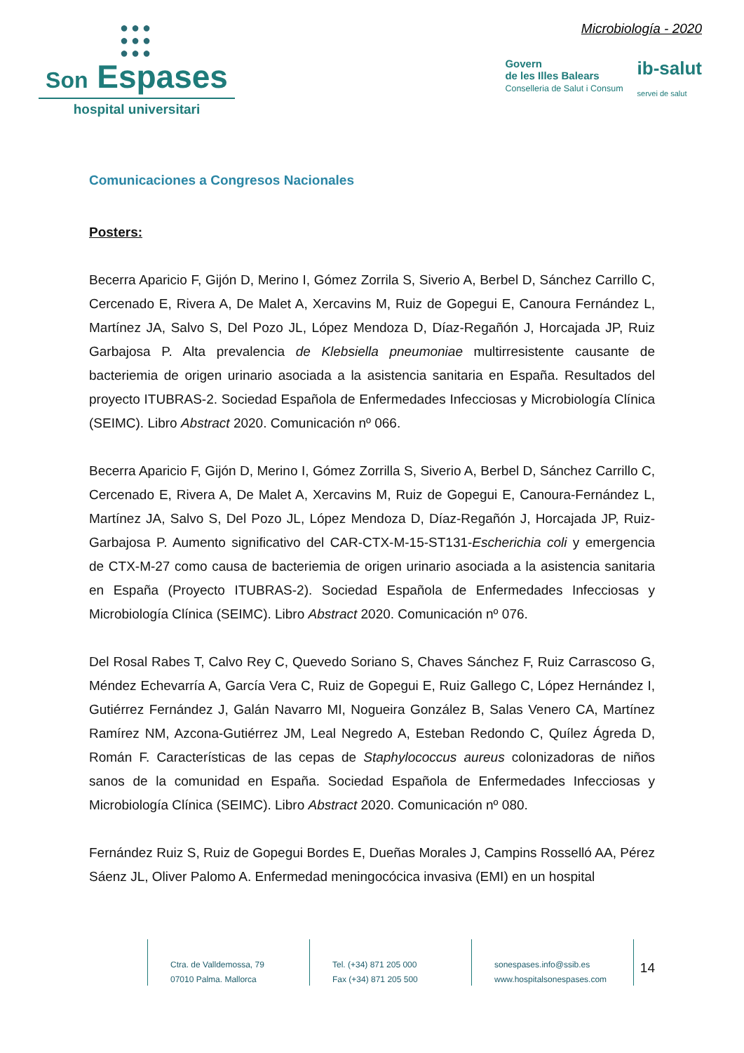●●●
●●●
●●●
Son Espases
hospital universitari
Microbiología - 2020
Govern
de les Illes Balears
Conselleria de Salut i Consum
ib-salut
servei de salut
Comunicaciones a Congresos Nacionales
Posters:
Becerra Aparicio F, Gijón D, Merino I, Gómez Zorrila S, Siverio A, Berbel D, Sánchez Carrillo C, Cercenado E, Rivera A, De Malet A, Xercavins M, Ruiz de Gopegui E, Canoura Fernández L, Martínez JA, Salvo S, Del Pozo JL, López Mendoza D, Díaz-Regañón J, Horcajada JP, Ruiz Garbajosa P. Alta prevalencia de Klebsiella pneumoniae multirresistente causante de bacteriemia de origen urinario asociada a la asistencia sanitaria en España. Resultados del proyecto ITUBRAS-2. Sociedad Española de Enfermedades Infecciosas y Microbiología Clínica (SEIMC). Libro Abstract 2020. Comunicación nº 066.
Becerra Aparicio F, Gijón D, Merino I, Gómez Zorrilla S, Siverio A, Berbel D, Sánchez Carrillo C, Cercenado E, Rivera A, De Malet A, Xercavins M, Ruiz de Gopegui E, Canoura-Fernández L, Martínez JA, Salvo S, Del Pozo JL, López Mendoza D, Díaz-Regañón J, Horcajada JP, Ruiz-Garbajosa P. Aumento significativo del CAR-CTX-M-15-ST131-Escherichia coli y emergencia de CTX-M-27 como causa de bacteriemia de origen urinario asociada a la asistencia sanitaria en España (Proyecto ITUBRAS-2). Sociedad Española de Enfermedades Infecciosas y Microbiología Clínica (SEIMC). Libro Abstract 2020. Comunicación nº 076.
Del Rosal Rabes T, Calvo Rey C, Quevedo Soriano S, Chaves Sánchez F, Ruiz Carrascoso G, Méndez Echevarría A, García Vera C, Ruiz de Gopegui E, Ruiz Gallego C, López Hernández I, Gutiérrez Fernández J, Galán Navarro MI, Nogueira González B, Salas Venero CA, Martínez Ramírez NM, Azcona-Gutiérrez JM, Leal Negredo A, Esteban Redondo C, Quílez Ágreda D, Román F. Características de las cepas de Staphylococcus aureus colonizadoras de niños sanos de la comunidad en España. Sociedad Española de Enfermedades Infecciosas y Microbiología Clínica (SEIMC). Libro Abstract 2020. Comunicación nº 080.
Fernández Ruiz S, Ruiz de Gopegui Bordes E, Dueñas Morales J, Campins Rosselló AA, Pérez Sáenz JL, Oliver Palomo A. Enfermedad meningocócica invasiva (EMI) en un hospital
Ctra. de Valldemossa, 79
07010 Palma. Mallorca
Tel. (+34) 871 205 000
Fax (+34) 871 205 500
sonespases.info@ssib.es
www.hospitalsonespases.com
14